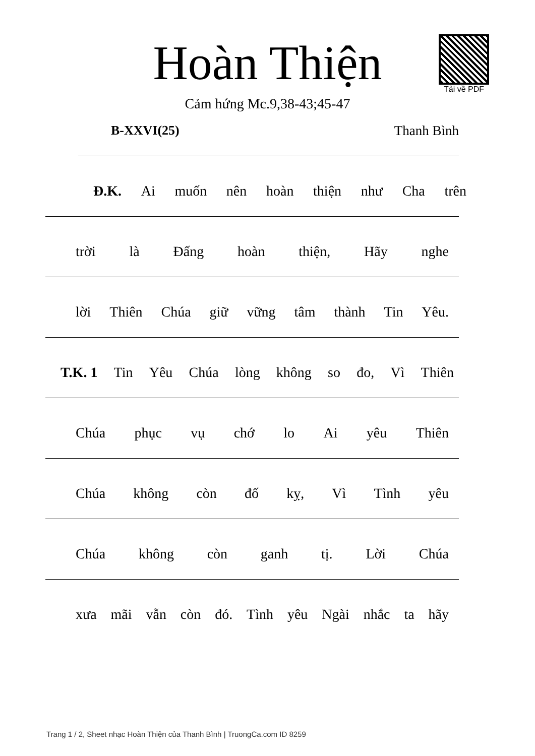Tải về PDF
Hoàn Thiện
Cảm hứng Mc.9,38-43;45-47
B-XXVI(25) Thanh Bình
Đ.K. Ai muốn nên hoàn thiện như Cha trên
trời là Đấng hoàn thiện, Hãy nghe
lời Thiên Chúa giữ vững tâm thành Tin Yêu.
T.K. 1 Tin Yêu Chúa lòng không so đo, Vì Thiên
Chúa phục vụ chớ lo Ai yêu Thiên
Chúa không còn đố kỵ, Vì Tình yêu
Chúa không còn ganh tị. Lời Chúa
xưa mãi vẫn còn đó. Tình yêu Ngài nhắc ta hãy
Trang 1 / 2, Sheet nhạc Hoàn Thiện của Thanh Bình | TruongCa.com ID 8259